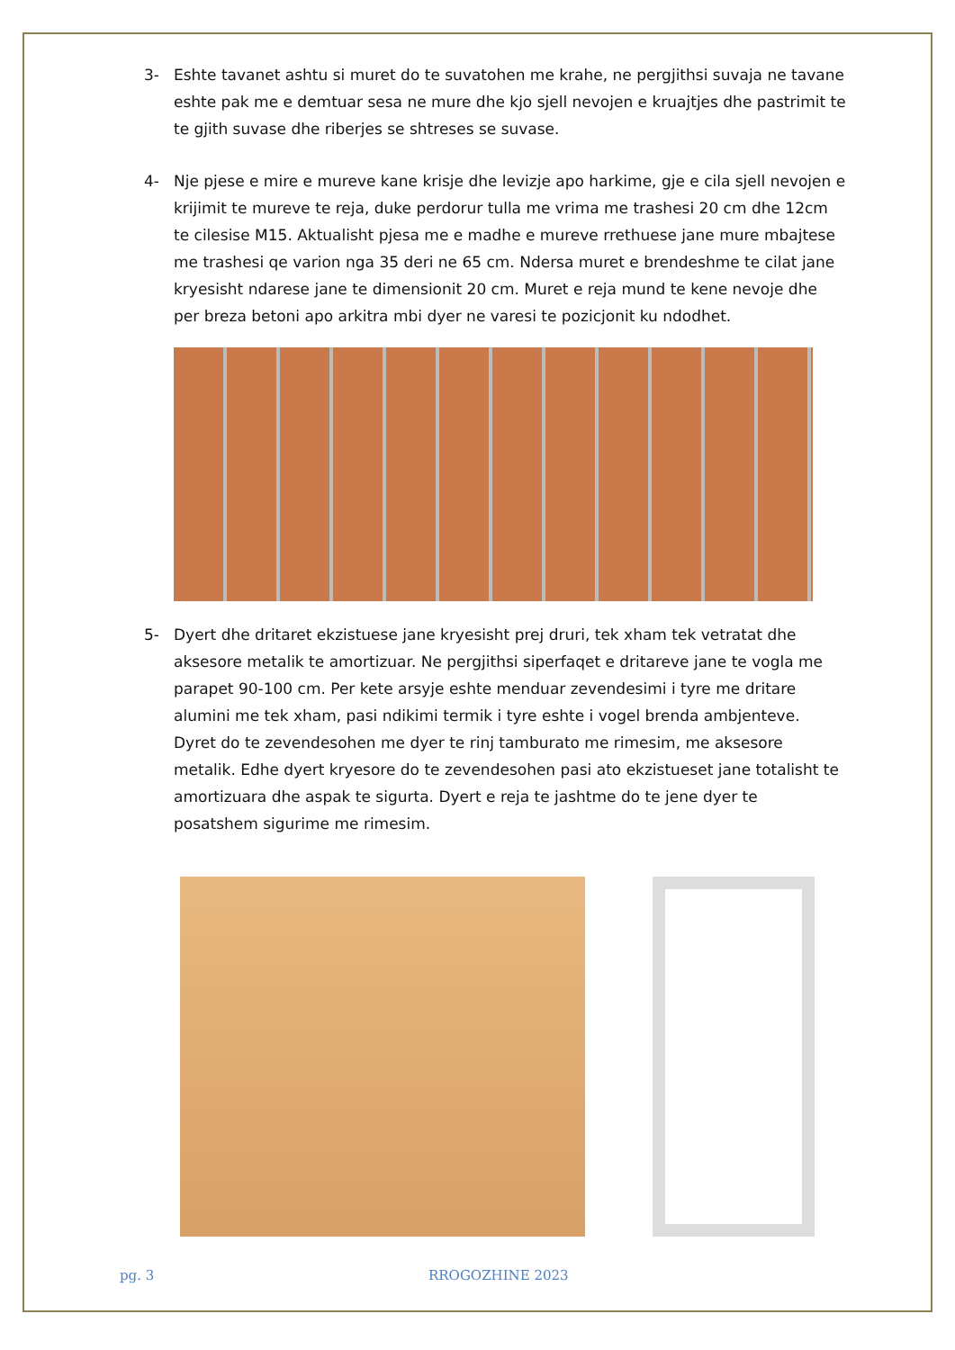3- Eshte tavanet ashtu si muret do te suvatohen me krahe, ne pergjithsi suvaja ne tavane eshte pak me e demtuar sesa ne mure dhe kjo sjell nevojen e kruajtjes dhe pastrimit te te gjith suvase dhe riberjes se shtreses se suvase.
4- Nje pjese e mire e mureve kane krisje dhe levizje apo harkime, gje e cila sjell nevojen e krijimit te mureve te reja, duke perdorur tulla me vrima me trashesi 20 cm dhe 12cm te cilesise M15. Aktualisht pjesa me e madhe e mureve rrethuese jane mure mbajtese me trashesi qe varion nga 35 deri ne 65 cm. Ndersa muret e brendeshme te cilat jane kryesisht ndarese jane te dimensionit 20 cm. Muret e reja mund te kene nevoje dhe per breza betoni apo arkitra mbi dyer ne varesi te pozicjonit ku ndodhet.
5- Dyert dhe dritaret ekzistuese jane kryesisht prej druri, tek xham tek vetratat dhe aksesore metalik te amortizuar. Ne pergjithsi siperfaqet e dritareve jane te vogla me parapet 90-100 cm. Per kete arsyje eshte menduar zevendesimi i tyre me dritare alumini me tek xham, pasi ndikimi termik i tyre eshte i vogel brenda ambjenteve. Dyret do te zevendesohen me dyer te rinj tamburato me rimesim, me aksesore metalik. Edhe dyert kryesore do te zevendesohen pasi ato ekzistueset jane totalisht te amortizuara dhe aspak te sigurta. Dyert e reja te jashtme do te jene dyer te posatshem sigurime me rimesim.
pg. 3 RROGOZHINE 2023